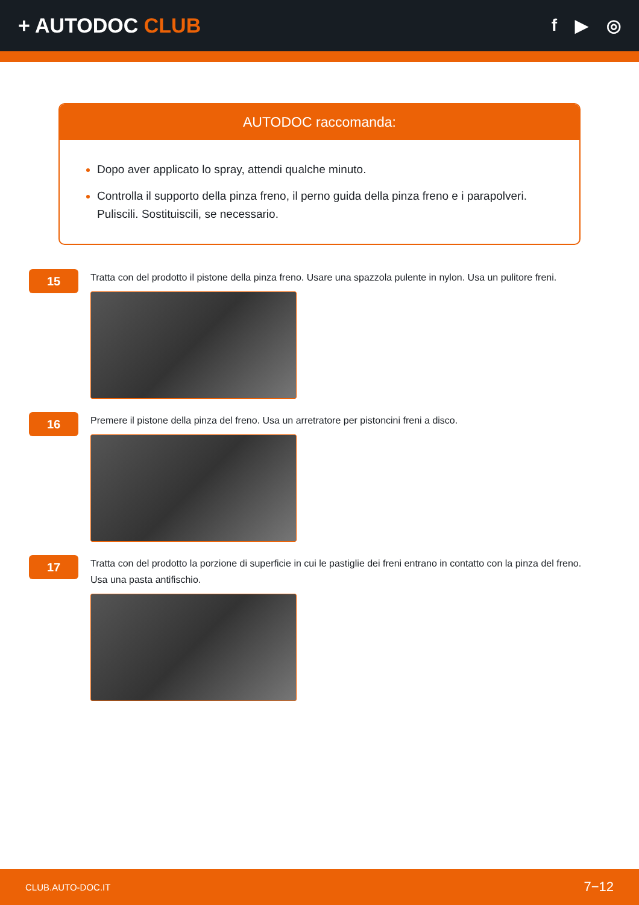+ AUTODOC CLUB
f ▶ ◎
AUTODOC raccomanda:
Dopo aver applicato lo spray, attendi qualche minuto.
Controlla il supporto della pinza freno, il perno guida della pinza freno e i parapolveri. Puliscili. Sostituiscili, se necessario.
15
Tratta con del prodotto il pistone della pinza freno. Usare una spazzola pulente in nylon. Usa un pulitore freni.
16
Premere il pistone della pinza del freno. Usa un arretratore per pistoncini freni a disco.
17
Tratta con del prodotto la porzione di superficie in cui le pastiglie dei freni entrano in contatto con la pinza del freno. Usa una pasta antifischio.
CLUB.AUTO-DOC.IT 7−12